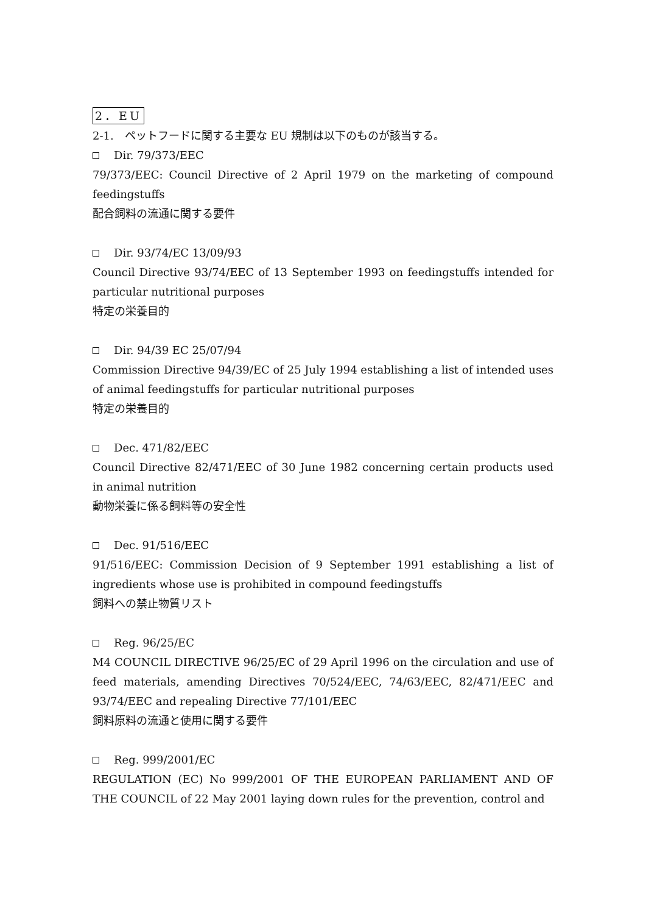2．EU
2-1.　ペットフードに関する主要な EU 規制は以下のものが該当する。
Dir. 79/373/EEC
79/373/EEC: Council Directive of 2 April 1979 on the marketing of compound feedingstuffs
配合飼料の流通に関する要件
Dir. 93/74/EC 13/09/93
Council Directive 93/74/EEC of 13 September 1993 on feedingstuffs intended for particular nutritional purposes
特定の栄養目的
Dir. 94/39 EC 25/07/94
Commission Directive 94/39/EC of 25 July 1994 establishing a list of intended uses of animal feedingstuffs for particular nutritional purposes
特定の栄養目的
Dec. 471/82/EEC
Council Directive 82/471/EEC of 30 June 1982 concerning certain products used in animal nutrition
動物栄養に係る飼料等の安全性
Dec. 91/516/EEC
91/516/EEC: Commission Decision of 9 September 1991 establishing a list of ingredients whose use is prohibited in compound feedingstuffs
飼料への禁止物質リスト
Reg. 96/25/EC
M4 COUNCIL DIRECTIVE 96/25/EC of 29 April 1996 on the circulation and use of feed materials, amending Directives 70/524/EEC, 74/63/EEC, 82/471/EEC and 93/74/EEC and repealing Directive 77/101/EEC
飼料原料の流通と使用に関する要件
Reg. 999/2001/EC
REGULATION (EC) No 999/2001 OF THE EUROPEAN PARLIAMENT AND OF THE COUNCIL of 22 May 2001 laying down rules for the prevention, control and